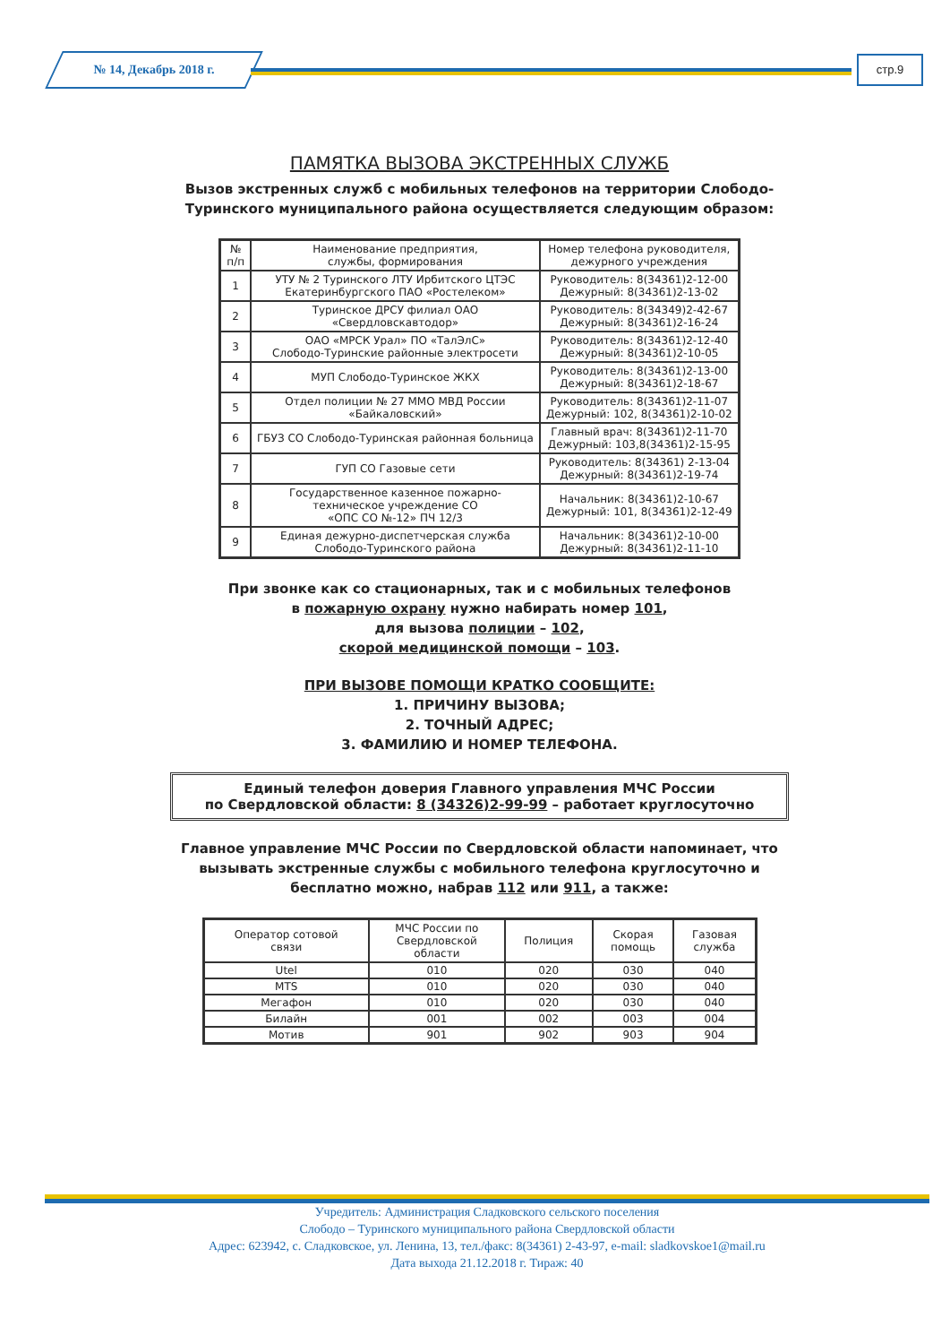№ 14, Декабрь 2018 г. стр.9
ПАМЯТКА ВЫЗОВА ЭКСТРЕННЫХ СЛУЖБ
Вызов экстренных служб с мобильных телефонов на территории Слободо-Туринского муниципального района осуществляется следующим образом:
| № п/п | Наименование предприятия, службы, формирования | Номер телефона руководителя, дежурного учреждения |
| --- | --- | --- |
| 1 | УТУ № 2 Туринского ЛТУ Ирбитского ЦТЭС Екатеринбургского ПАО «Ростелеком» | Руководитель: 8(34361)2-12-00 Дежурный: 8(34361)2-13-02 |
| 2 | Туринское ДРСУ филиал ОАО «Свердловскавтодор» | Руководитель: 8(34349)2-42-67 Дежурный: 8(34361)2-16-24 |
| 3 | ОАО «МРСК Урал» ПО «ТалЭлС» Слободо-Туринские районные электросети | Руководитель: 8(34361)2-12-40 Дежурный: 8(34361)2-10-05 |
| 4 | МУП Слободо-Туринское ЖКХ | Руководитель: 8(34361)2-13-00 Дежурный: 8(34361)2-18-67 |
| 5 | Отдел полиции № 27 ММО МВД России «Байкаловский» | Руководитель: 8(34361)2-11-07 Дежурный: 102, 8(34361)2-10-02 |
| 6 | ГБУЗ СО Слободо-Туринская районная больница | Главный врач: 8(34361)2-11-70 Дежурный: 103,8(34361)2-15-95 |
| 7 | ГУП СО Газовые сети | Руководитель: 8(34361) 2-13-04 Дежурный: 8(34361)2-19-74 |
| 8 | Государственное казенное пожарно- техническое учреждение СО «ОПС СО №-12» ПЧ 12/3 | Начальник: 8(34361)2-10-67 Дежурный: 101, 8(34361)2-12-49 |
| 9 | Единая дежурно-диспетчерская служба Слободо-Туринского района | Начальник: 8(34361)2-10-00 Дежурный: 8(34361)2-11-10 |
При звонке как со стационарных, так и с мобильных телефонов
в пожарную охрану нужно набирать номер 101,
для вызова полиции – 102,
скорой медицинской помощи – 103.
ПРИ ВЫЗОВЕ ПОМОЩИ КРАТКО СООБЩИТЕ:
1. ПРИЧИНУ ВЫЗОВА;
2. ТОЧНЫЙ АДРЕС;
3. ФАМИЛИЮ И НОМЕР ТЕЛЕФОНА.
Единый телефон доверия Главного управления МЧС России
по Свердловской области: 8 (34326)2-99-99 – работает круглосуточно
Главное управление МЧС России по Свердловской области напоминает, что вызывать экстренные службы с мобильного телефона круглосуточно и бесплатно можно, набрав 112 или 911, а также:
| Оператор сотовой связи | МЧС России по Свердловской области | Полиция | Скорая помощь | Газовая служба |
| --- | --- | --- | --- | --- |
| Utel | 010 | 020 | 030 | 040 |
| MTS | 010 | 020 | 030 | 040 |
| Мегафон | 010 | 020 | 030 | 040 |
| Билайн | 001 | 002 | 003 | 004 |
| Мотив | 901 | 902 | 903 | 904 |
Учредитель: Администрация Сладковского сельского поселения
Слободо – Туринского муниципального района Свердловской области
Адрес: 623942, с. Сладковское, ул. Ленина, 13, тел./факс: 8(34361) 2-43-97, e-mail: sladkovskoe1@mail.ru
Дата выхода 21.12.2018 г. Тираж: 40